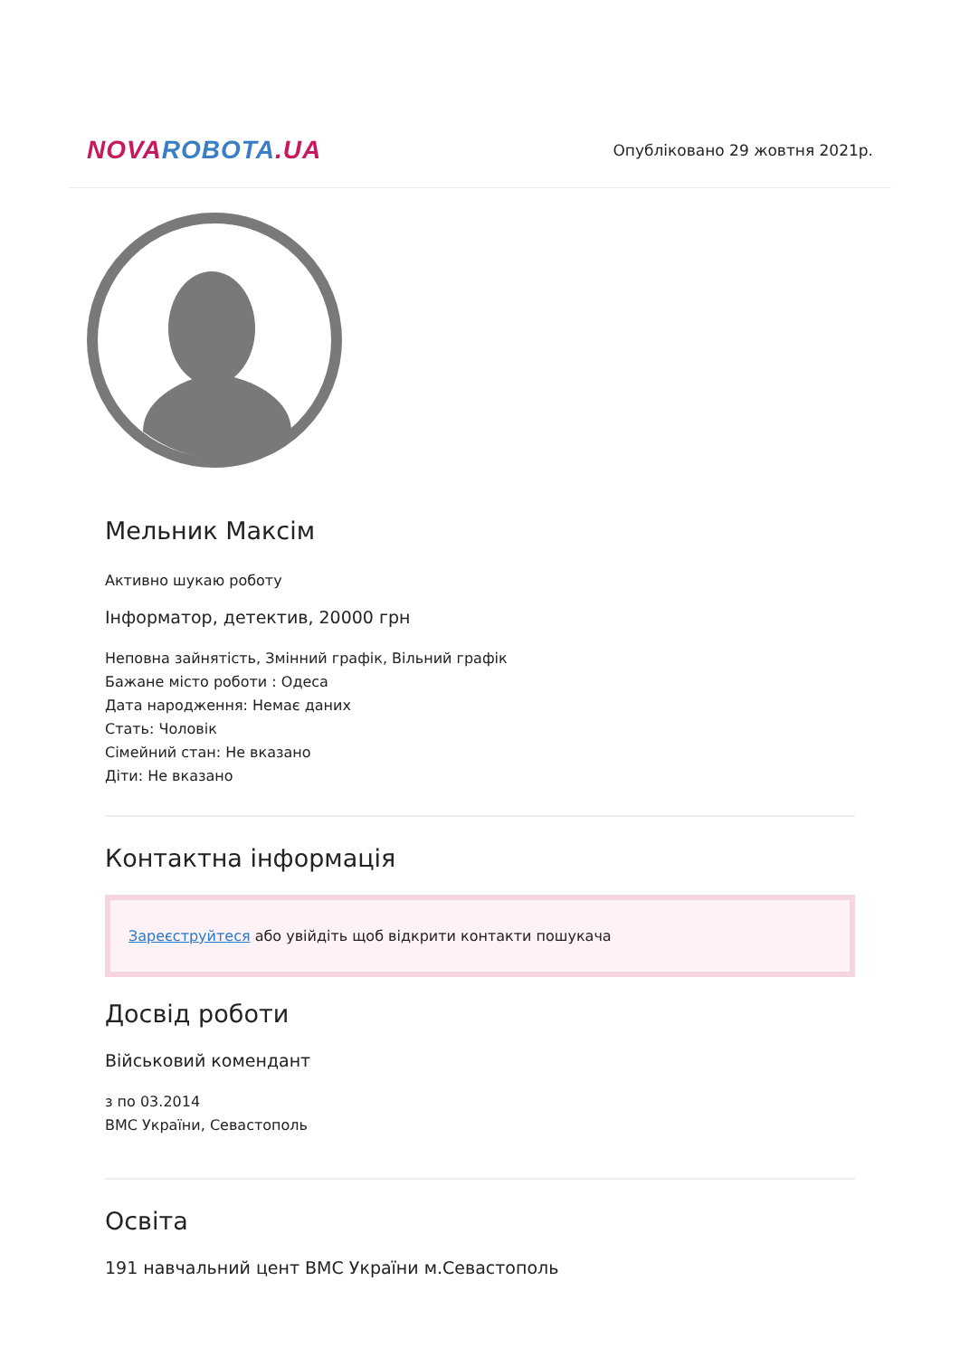NOVA ROBOTA.UA
Опубліковано 29 жовтня 2021р.
Мельник Максім
Активно шукаю роботу
Інформатор, детектив, 20000 грн
Неповна зайнятість, Змінний графік, Вільний графік
Бажане місто роботи : Одеса
Дата народження: Немає даних
Стать: Чоловік
Сімейний стан: Не вказано
Діти: Не вказано
Контактна інформація
Зареєструйтеся або увійдіть щоб відкрити контакти пошукача
Досвід роботи
Військовий комендант
з по 03.2014
ВМС України, Севастополь
Освіта
191 навчальний цент ВМС України м.Севастополь